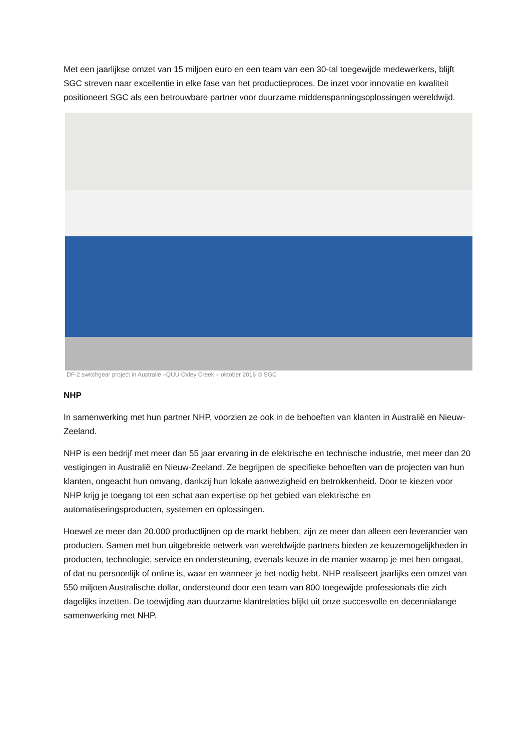Met een jaarlijkse omzet van 15 miljoen euro en een team van een 30-tal toegewijde medewerkers, blijft SGC streven naar excellentie in elke fase van het productieproces. De inzet voor innovatie en kwaliteit positioneert SGC als een betrouwbare partner voor duurzame middenspanningsoplossingen wereldwijd.
DF-2 switchgear project in Australië –QUU Oxley Creek – oktober 2016 © SGC
NHP
In samenwerking met hun partner NHP, voorzien ze ook in de behoeften van klanten in Australië en Nieuw-Zeeland.
NHP is een bedrijf met meer dan 55 jaar ervaring in de elektrische en technische industrie, met meer dan 20 vestigingen in Australië en Nieuw-Zeeland. Ze begrijpen de specifieke behoeften van de projecten van hun klanten, ongeacht hun omvang, dankzij hun lokale aanwezigheid en betrokkenheid. Door te kiezen voor NHP krijg je toegang tot een schat aan expertise op het gebied van elektrische en automatiseringsproducten, systemen en oplossingen.
Hoewel ze meer dan 20.000 productlijnen op de markt hebben, zijn ze meer dan alleen een leverancier van producten. Samen met hun uitgebreide netwerk van wereldwijde partners bieden ze keuzemogelijkheden in producten, technologie, service en ondersteuning, evenals keuze in de manier waarop je met hen omgaat, of dat nu persoonlijk of online is, waar en wanneer je het nodig hebt. NHP realiseert jaarlijks een omzet van 550 miljoen Australische dollar, ondersteund door een team van 800 toegewijde professionals die zich dagelijks inzetten. De toewijding aan duurzame klantrelaties blijkt uit onze succesvolle en decennialange samenwerking met NHP.